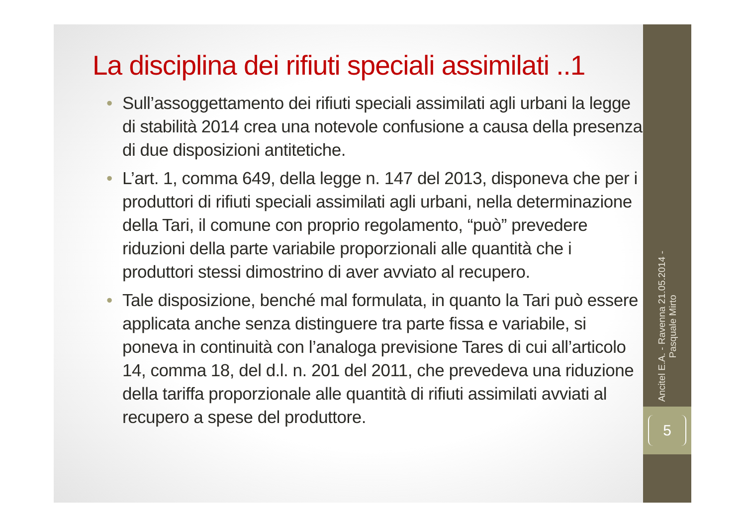La disciplina dei rifiuti speciali assimilati ..1
• Sull’assoggettamento dei rifiuti speciali assimilati agli urbani la legge di stabilità 2014 crea una notevole confusione a causa della presenza di due disposizioni antitetiche.
• L’art. 1, comma 649, della legge n. 147 del 2013, disponeva che per i produttori di rifiuti speciali assimilati agli urbani, nella determinazione della Tari, il comune con proprio regolamento, “può” prevedere riduzioni della parte variabile proporzionali alle quantità che i produttori stessi dimostrino di aver avviato al recupero.
• Tale disposizione, benché mal formulata, in quanto la Tari può essere applicata anche senza distinguere tra parte fissa e variabile, si poneva in continuità con l’analoga previsione Tares di cui all’articolo 14, comma 18, del d.l. n. 201 del 2011, che prevedeva una riduzione della tariffa proporzionale alle quantità di rifiuti assimilati avviati al recupero a spese del produttore.
Ancitel E.A. - Ravenna 21.05.2014 -
Pasquale Mirto
5